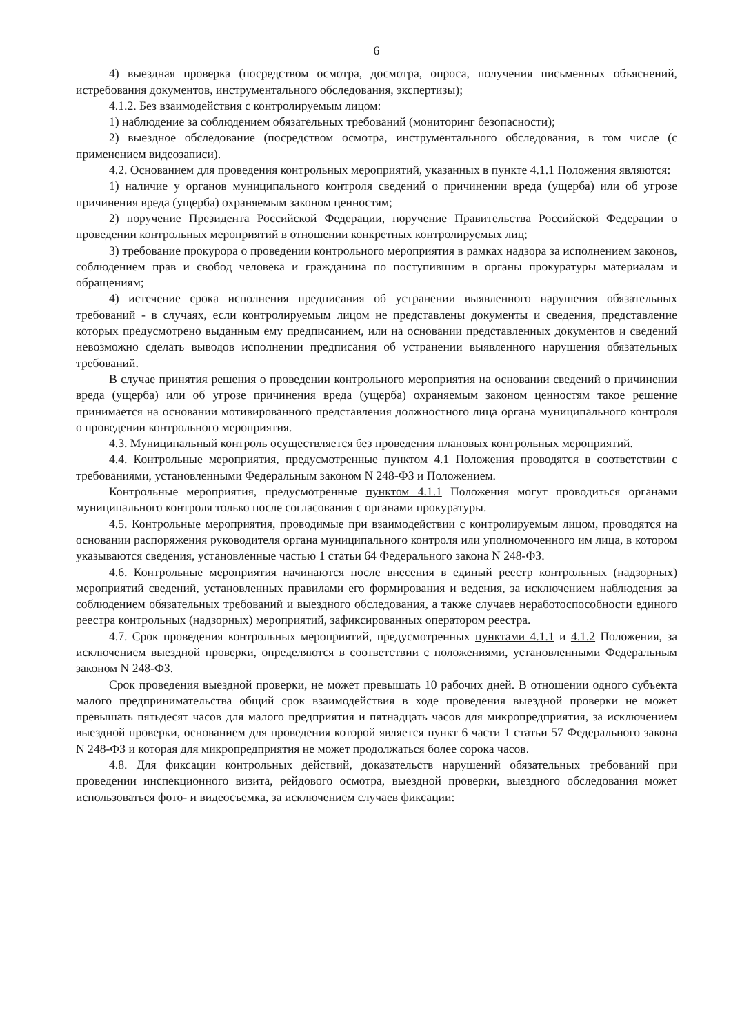6
4) выездная проверка (посредством осмотра, досмотра, опроса, получения письменных объяснений, истребования документов, инструментального обследования, экспертизы);
4.1.2. Без взаимодействия с контролируемым лицом:
1) наблюдение за соблюдением обязательных требований (мониторинг безопасности);
2) выездное обследование (посредством осмотра, инструментального обследования, в том числе (с применением видеозаписи).
4.2. Основанием для проведения контрольных мероприятий, указанных в пункте 4.1.1 Положения являются:
1) наличие у органов муниципального контроля сведений о причинении вреда (ущерба) или об угрозе причинения вреда (ущерба) охраняемым законом ценностям;
2) поручение Президента Российской Федерации, поручение Правительства Российской Федерации о проведении контрольных мероприятий в отношении конкретных контролируемых лиц;
3) требование прокурора о проведении контрольного мероприятия в рамках надзора за исполнением законов, соблюдением прав и свобод человека и гражданина по поступившим в органы прокуратуры материалам и обращениям;
4) истечение срока исполнения предписания об устранении выявленного нарушения обязательных требований - в случаях, если контролируемым лицом не представлены документы и сведения, представление которых предусмотрено выданным ему предписанием, или на основании представленных документов и сведений невозможно сделать выводов исполнении предписания об устранении выявленного нарушения обязательных требований.
В случае принятия решения о проведении контрольного мероприятия на основании сведений о причинении вреда (ущерба) или об угрозе причинения вреда (ущерба) охраняемым законом ценностям такое решение принимается на основании мотивированного представления должностного лица органа муниципального контроля о проведении контрольного мероприятия.
4.3. Муниципальный контроль осуществляется без проведения плановых контрольных мероприятий.
4.4. Контрольные мероприятия, предусмотренные пунктом 4.1 Положения проводятся в соответствии с требованиями, установленными Федеральным законом N 248-ФЗ и Положением.
Контрольные мероприятия, предусмотренные пунктом 4.1.1 Положения могут проводиться органами муниципального контроля только после согласования с органами прокуратуры.
4.5. Контрольные мероприятия, проводимые при взаимодействии с контролируемым лицом, проводятся на основании распоряжения руководителя органа муниципального контроля или уполномоченного им лица, в котором указываются сведения, установленные частью 1 статьи 64 Федерального закона N 248-ФЗ.
4.6. Контрольные мероприятия начинаются после внесения в единый реестр контрольных (надзорных) мероприятий сведений, установленных правилами его формирования и ведения, за исключением наблюдения за соблюдением обязательных требований и выездного обследования, а также случаев неработоспособности единого реестра контрольных (надзорных) мероприятий, зафиксированных оператором реестра.
4.7. Срок проведения контрольных мероприятий, предусмотренных пунктами 4.1.1 и 4.1.2 Положения, за исключением выездной проверки, определяются в соответствии с положениями, установленными Федеральным законом N 248-ФЗ.
Срок проведения выездной проверки, не может превышать 10 рабочих дней. В отношении одного субъекта малого предпринимательства общий срок взаимодействия в ходе проведения выездной проверки не может превышать пятьдесят часов для малого предприятия и пятнадцать часов для микропредприятия, за исключением выездной проверки, основанием для проведения которой является пункт 6 части 1 статьи 57 Федерального закона N 248-ФЗ и которая для микропредприятия не может продолжаться более сорока часов.
4.8. Для фиксации контрольных действий, доказательств нарушений обязательных требований при проведении инспекционного визита, рейдового осмотра, выездной проверки, выездного обследования может использоваться фото- и видеосъемка, за исключением случаев фиксации: